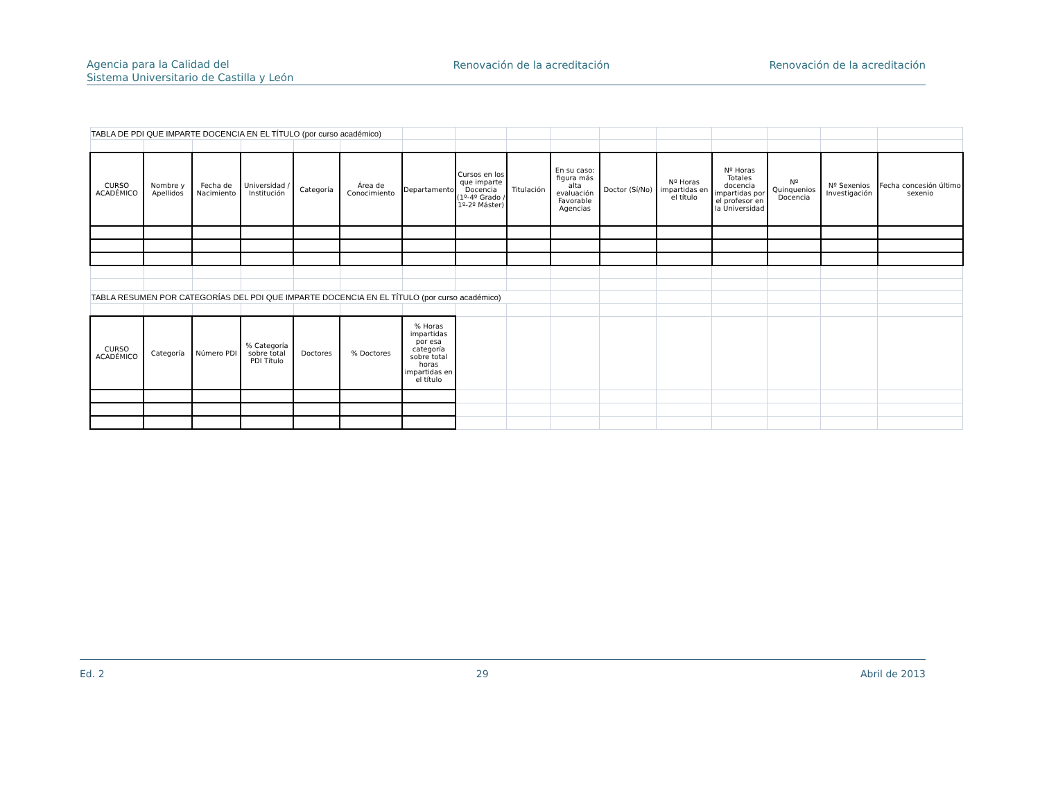Agencia para la Calidad del
Sistema Universitario de Castilla y León
Renovación de la acreditación Renovación de la acreditación
| TABLA DE PDI QUE IMPARTE DOCENCIA EN EL TÍTULO (por curso académico) | | | | | | | | | | | | | | | |
| CURSO ACADÉMICO | Nombre y Apellidos | Fecha de Nacimiento | Universidad / Institución | Categoría | Área de Conocimiento | Departamento | Cursos en los que imparte Docencia (1º-4º Grado / 1º-2º Máster) | Titulación | En su caso: figura más alta evaluación Favorable Agencias | Doctor (Sí/No) | Nº Horas impartidas en el título | Nº Horas Totales docencia impartidas por el profesor en la Universidad | Nº Quinquenios Docencia | Nº Sexenios Investigación | Fecha concesión último sexenio |
| TABLA RESUMEN POR CATEGORÍAS DEL PDI QUE IMPARTE DOCENCIA EN EL TÍTULO (por curso académico) | | | | | | | | | | | | | | | |
| CURSO ACADÉMICO | Categoría | Número PDI | % Categoría sobre total PDI Título | Doctores | % Doctores | % Horas impartidas por esa categoría sobre total horas impartidas en el título | | | | | | | | | |
Ed. 2 29 Abril de 2013